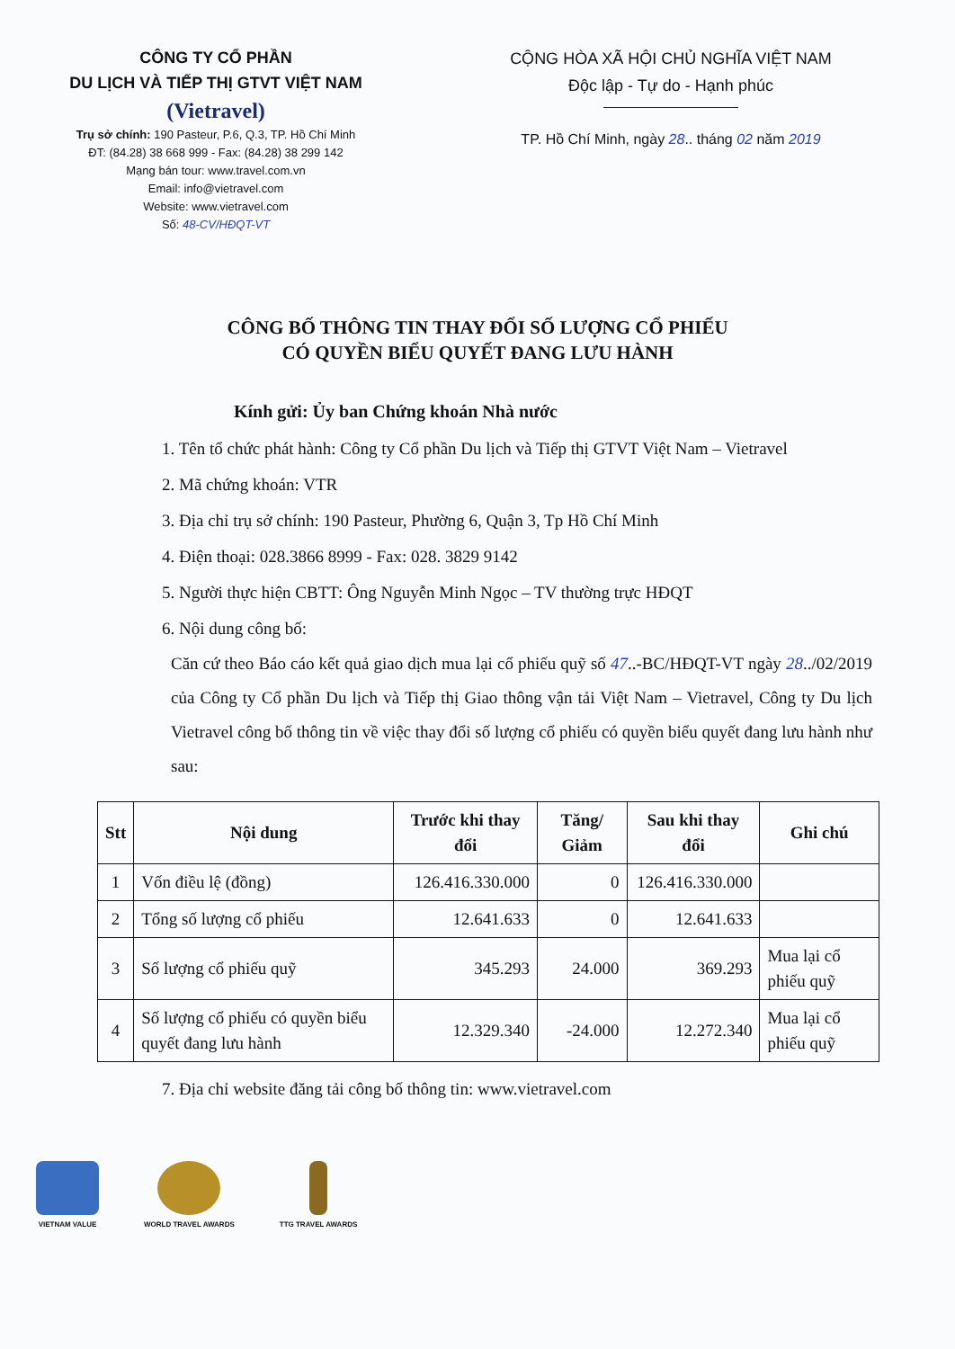CÔNG TY CỔ PHẦN
DU LỊCH VÀ TIẾP THỊ GTVT VIỆT NAM
(Vietravel)
Trụ sở chính: 190 Pasteur, P.6, Q.3, TP. Hồ Chí Minh
ĐT: (84.28) 38 668 999 - Fax: (84.28) 38 299 142
Mạng bán tour: www.travel.com.vn
Email: info@vietravel.com
Website: www.vietravel.com
Số: 48-CV/HĐQT-VT
CỘNG HÒA XÃ HỘI CHỦ NGHĨA VIỆT NAM
Độc lập - Tự do - Hạnh phúc
TP. Hồ Chí Minh, ngày 28.. tháng 02 năm 2019
CÔNG BỐ THÔNG TIN THAY ĐỔI SỐ LƯỢNG CỔ PHIẾU
CÓ QUYỀN BIỂU QUYẾT ĐANG LƯU HÀNH
Kính gửi: Ủy ban Chứng khoán Nhà nước
1. Tên tổ chức phát hành: Công ty Cổ phần Du lịch và Tiếp thị GTVT Việt Nam – Vietravel
2. Mã chứng khoán: VTR
3. Địa chỉ trụ sở chính: 190 Pasteur, Phường 6, Quận 3, Tp Hồ Chí Minh
4. Điện thoại: 028.3866 8999 - Fax: 028. 3829 9142
5. Người thực hiện CBTT: Ông Nguyễn Minh Ngọc – TV thường trực HĐQT
6. Nội dung công bố:
Căn cứ theo Báo cáo kết quả giao dịch mua lại cổ phiếu quỹ số 47..-BC/HĐQT-VT ngày 28../02/2019 của Công ty Cổ phần Du lịch và Tiếp thị Giao thông vận tải Việt Nam – Vietravel, Công ty Du lịch Vietravel công bố thông tin về việc thay đổi số lượng cổ phiếu có quyền biểu quyết đang lưu hành như sau:
| Stt | Nội dung | Trước khi thay đổi | Tăng/ Giảm | Sau khi thay đổi | Ghi chú |
| --- | --- | --- | --- | --- | --- |
| 1 | Vốn điều lệ (đồng) | 126.416.330.000 | 0 | 126.416.330.000 | |
| 2 | Tổng số lượng cổ phiếu | 12.641.633 | 0 | 12.641.633 | |
| 3 | Số lượng cổ phiếu quỹ | 345.293 | 24.000 | 369.293 | Mua lại cổ phiếu quỹ |
| 4 | Số lượng cổ phiếu có quyền biểu quyết đang lưu hành | 12.329.340 | -24.000 | 12.272.340 | Mua lại cổ phiếu quỹ |
7. Địa chỉ website đăng tải công bố thông tin: www.vietravel.com
VIETNAM VALUE WORLD TRAVEL AWARDS TTG TRAVEL AWARDS